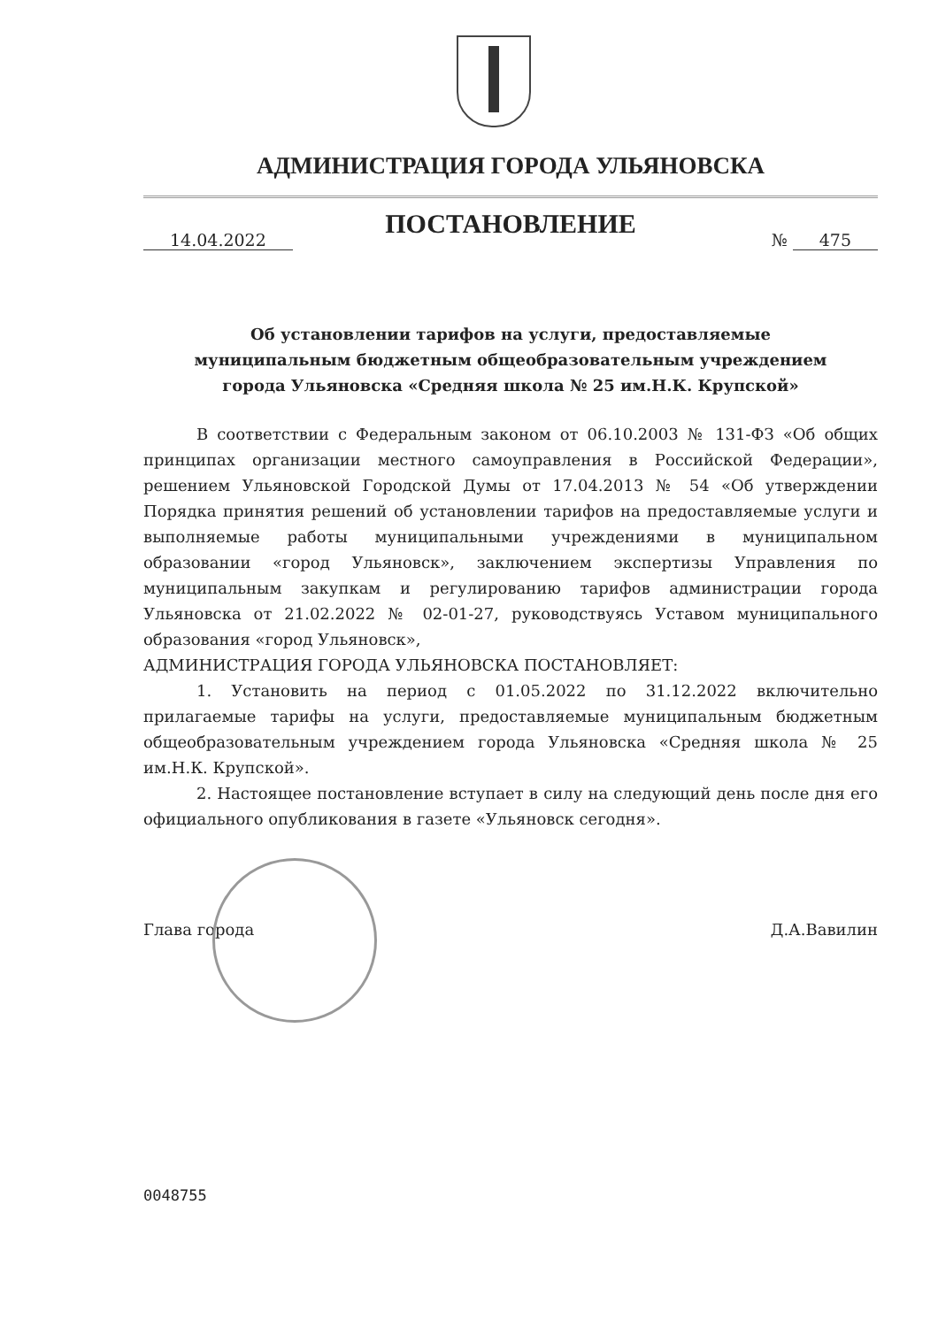АДМИНИСТРАЦИЯ ГОРОДА УЛЬЯНОВСКА
ПОСТАНОВЛЕНИЕ
14.04.2022 № 475
Об установлении тарифов на услуги, предоставляемые
муниципальным бюджетным общеобразовательным учреждением
города Ульяновска «Средняя школа № 25 им.Н.К. Крупской»
В соответствии с Федеральным законом от 06.10.2003 № 131-ФЗ «Об общих принципах организации местного самоуправления в Российской Федерации», решением Ульяновской Городской Думы от 17.04.2013 № 54 «Об утверждении Порядка принятия решений об установлении тарифов на предоставляемые услуги и выполняемые работы муниципальными учреждениями в муниципальном образовании «город Ульяновск», заключением экспертизы Управления по муниципальным закупкам и регулированию тарифов администрации города Ульяновска от 21.02.2022 № 02-01-27, руководствуясь Уставом муниципального образования «город Ульяновск»,
АДМИНИСТРАЦИЯ ГОРОДА УЛЬЯНОВСКА ПОСТАНОВЛЯЕТ:
1. Установить на период с 01.05.2022 по 31.12.2022 включительно прилагаемые тарифы на услуги, предоставляемые муниципальным бюджетным общеобразовательным учреждением города Ульяновска «Средняя школа № 25 им.Н.К. Крупской».
2. Настоящее постановление вступает в силу на следующий день после дня его официального опубликования в газете «Ульяновск сегодня».
Глава города Д.А.Вавилин
0048755